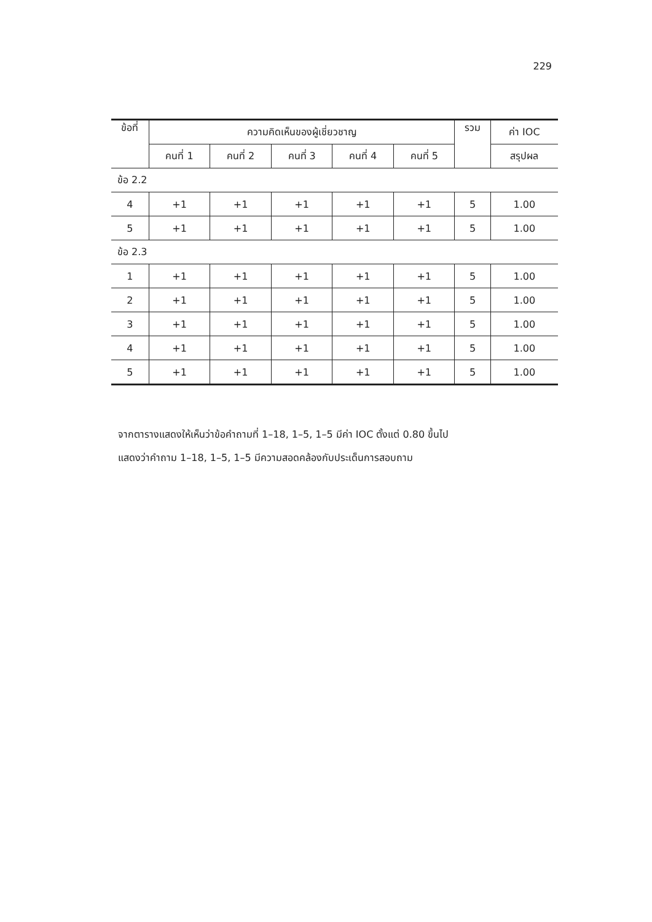229
| ข้อที่ | ความคิดเห็นของผู้เชี่ยวชาญ | | | | | รวม | ค่า IOC |
| --- | --- | --- | --- | --- | --- | --- | --- |
| | คนที่ 1 | คนที่ 2 | คนที่ 3 | คนที่ 4 | คนที่ 5 | | สรุปผล |
| ข้อ 2.2 | | | | | | | |
| 4 | +1 | +1 | +1 | +1 | +1 | 5 | 1.00 |
| 5 | +1 | +1 | +1 | +1 | +1 | 5 | 1.00 |
| ข้อ 2.3 | | | | | | | |
| 1 | +1 | +1 | +1 | +1 | +1 | 5 | 1.00 |
| 2 | +1 | +1 | +1 | +1 | +1 | 5 | 1.00 |
| 3 | +1 | +1 | +1 | +1 | +1 | 5 | 1.00 |
| 4 | +1 | +1 | +1 | +1 | +1 | 5 | 1.00 |
| 5 | +1 | +1 | +1 | +1 | +1 | 5 | 1.00 |
จากตารางแสดงให้เห็นว่าข้อคำถามที่ 1–18, 1–5, 1–5 มีค่า IOC ตั้งแต่ 0.80 ขึ้นไป
แสดงว่าคำถาม 1–18, 1–5, 1–5 มีความสอดคล้องกับประเด็นการสอบถาม